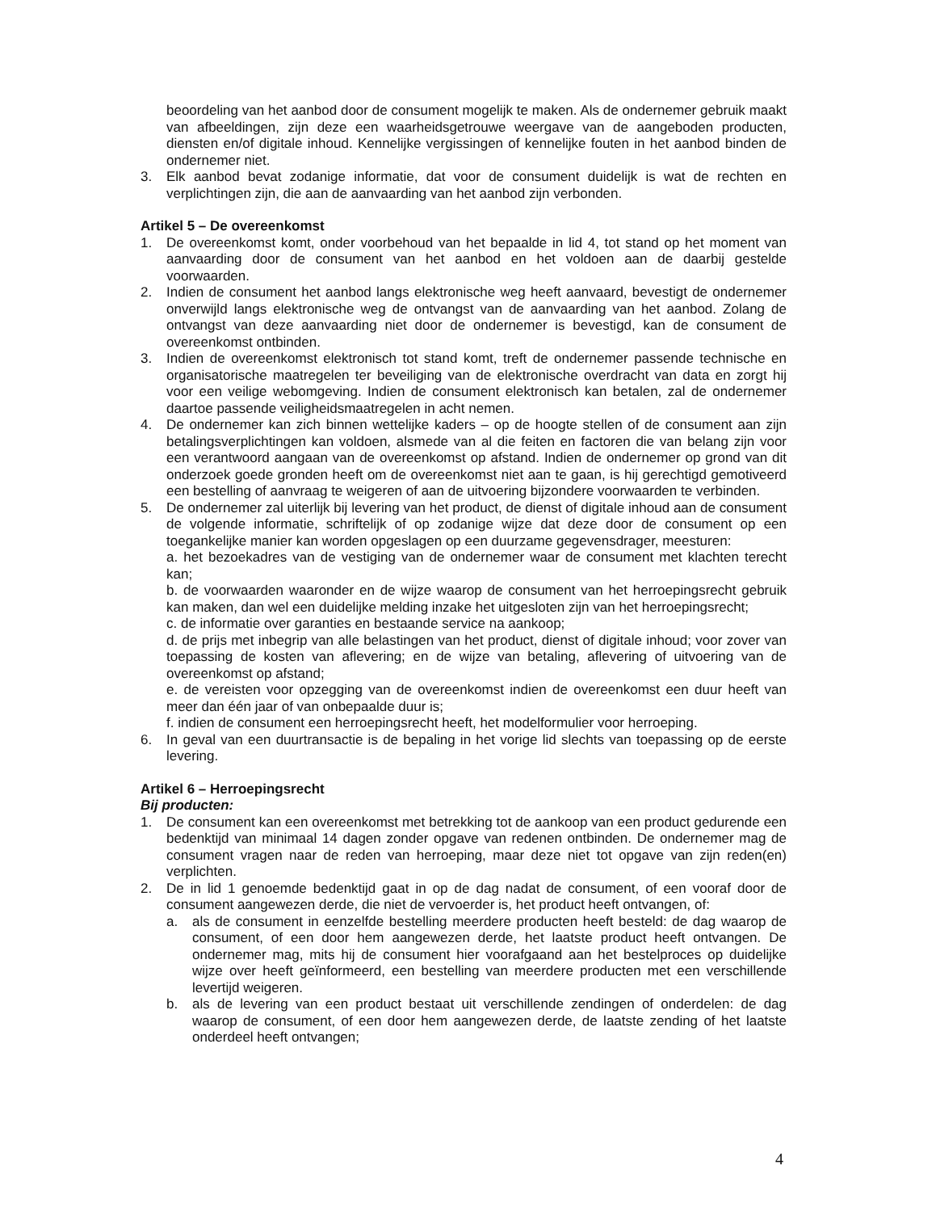beoordeling van het aanbod door de consument mogelijk te maken. Als de ondernemer gebruik maakt van afbeeldingen, zijn deze een waarheidsgetrouwe weergave van de aangeboden producten, diensten en/of digitale inhoud. Kennelijke vergissingen of kennelijke fouten in het aanbod binden de ondernemer niet.
3. Elk aanbod bevat zodanige informatie, dat voor de consument duidelijk is wat de rechten en verplichtingen zijn, die aan de aanvaarding van het aanbod zijn verbonden.
Artikel 5 – De overeenkomst
1. De overeenkomst komt, onder voorbehoud van het bepaalde in lid 4, tot stand op het moment van aanvaarding door de consument van het aanbod en het voldoen aan de daarbij gestelde voorwaarden.
2. Indien de consument het aanbod langs elektronische weg heeft aanvaard, bevestigt de ondernemer onverwijld langs elektronische weg de ontvangst van de aanvaarding van het aanbod. Zolang de ontvangst van deze aanvaarding niet door de ondernemer is bevestigd, kan de consument de overeenkomst ontbinden.
3. Indien de overeenkomst elektronisch tot stand komt, treft de ondernemer passende technische en organisatorische maatregelen ter beveiliging van de elektronische overdracht van data en zorgt hij voor een veilige webomgeving. Indien de consument elektronisch kan betalen, zal de ondernemer daartoe passende veiligheidsmaatregelen in acht nemen.
4. De ondernemer kan zich binnen wettelijke kaders – op de hoogte stellen of de consument aan zijn betalingsverplichtingen kan voldoen, alsmede van al die feiten en factoren die van belang zijn voor een verantwoord aangaan van de overeenkomst op afstand. Indien de ondernemer op grond van dit onderzoek goede gronden heeft om de overeenkomst niet aan te gaan, is hij gerechtigd gemotiveerd een bestelling of aanvraag te weigeren of aan de uitvoering bijzondere voorwaarden te verbinden.
5. De ondernemer zal uiterlijk bij levering van het product, de dienst of digitale inhoud aan de consument de volgende informatie, schriftelijk of op zodanige wijze dat deze door de consument op een toegankelijke manier kan worden opgeslagen op een duurzame gegevensdrager, meesturen:
a. het bezoekadres van de vestiging van de ondernemer waar de consument met klachten terecht kan;
b. de voorwaarden waaronder en de wijze waarop de consument van het herroepingsrecht gebruik kan maken, dan wel een duidelijke melding inzake het uitgesloten zijn van het herroepingsrecht;
c. de informatie over garanties en bestaande service na aankoop;
d. de prijs met inbegrip van alle belastingen van het product, dienst of digitale inhoud; voor zover van toepassing de kosten van aflevering; en de wijze van betaling, aflevering of uitvoering van de overeenkomst op afstand;
e. de vereisten voor opzegging van de overeenkomst indien de overeenkomst een duur heeft van meer dan één jaar of van onbepaalde duur is;
f. indien de consument een herroepingsrecht heeft, het modelformulier voor herroeping.
6. In geval van een duurtransactie is de bepaling in het vorige lid slechts van toepassing op de eerste levering.
Artikel 6 – Herroepingsrecht
Bij producten:
1. De consument kan een overeenkomst met betrekking tot de aankoop van een product gedurende een bedenktijd van minimaal 14 dagen zonder opgave van redenen ontbinden. De ondernemer mag de consument vragen naar de reden van herroeping, maar deze niet tot opgave van zijn reden(en) verplichten.
2. De in lid 1 genoemde bedenktijd gaat in op de dag nadat de consument, of een vooraf door de consument aangewezen derde, die niet de vervoerder is, het product heeft ontvangen, of:
a. als de consument in eenzelfde bestelling meerdere producten heeft besteld: de dag waarop de consument, of een door hem aangewezen derde, het laatste product heeft ontvangen. De ondernemer mag, mits hij de consument hier voorafgaand aan het bestelproces op duidelijke wijze over heeft geïnformeerd, een bestelling van meerdere producten met een verschillende levertijd weigeren.
b. als de levering van een product bestaat uit verschillende zendingen of onderdelen: de dag waarop de consument, of een door hem aangewezen derde, de laatste zending of het laatste onderdeel heeft ontvangen;
4